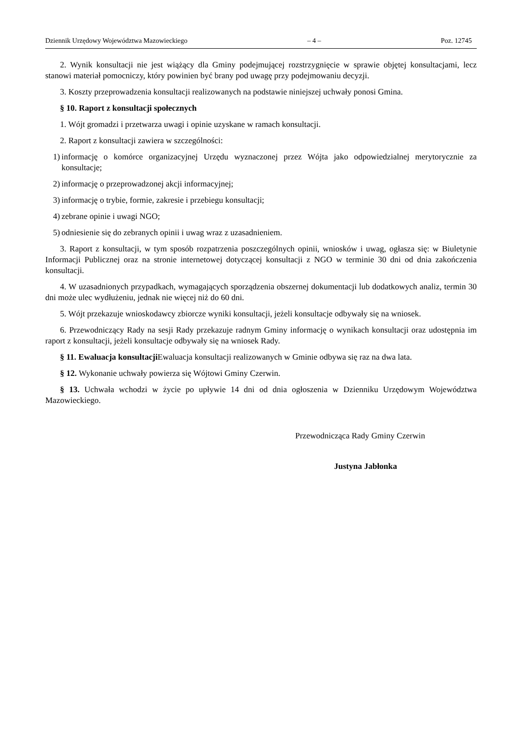Dziennik Urzędowy Województwa Mazowieckiego – 4 – Poz. 12745
2. Wynik konsultacji nie jest wiążący dla Gminy podejmującej rozstrzygnięcie w sprawie objętej konsultacjami, lecz stanowi materiał pomocniczy, który powinien być brany pod uwagę przy podejmowaniu decyzji.
3. Koszty przeprowadzenia konsultacji realizowanych na podstawie niniejszej uchwały ponosi Gmina.
§ 10. Raport z konsultacji społecznych
1. Wójt gromadzi i przetwarza uwagi i opinie uzyskane w ramach konsultacji.
2. Raport z konsultacji zawiera w szczególności:
1) informację o komórce organizacyjnej Urzędu wyznaczonej przez Wójta jako odpowiedzialnej merytorycznie za konsultacje;
2) informację o przeprowadzonej akcji informacyjnej;
3) informację o trybie, formie, zakresie i przebiegu konsultacji;
4) zebrane opinie i uwagi NGO;
5) odniesienie się do zebranych opinii i uwag wraz z uzasadnieniem.
3. Raport z konsultacji, w tym sposób rozpatrzenia poszczególnych opinii, wniosków i uwag, ogłasza się: w Biuletynie Informacji Publicznej oraz na stronie internetowej dotyczącej konsultacji z NGO w terminie 30 dni od dnia zakończenia konsultacji.
4. W uzasadnionych przypadkach, wymagających sporządzenia obszernej dokumentacji lub dodatkowych analiz, termin 30 dni może ulec wydłużeniu, jednak nie więcej niż do 60 dni.
5. Wójt przekazuje wnioskodawcy zbiorcze wyniki konsultacji, jeżeli konsultacje odbywały się na wniosek.
6. Przewodniczący Rady na sesji Rady przekazuje radnym Gminy informację o wynikach konsultacji oraz udostępnia im raport z konsultacji, jeżeli konsultacje odbywały się na wniosek Rady.
§ 11. Ewaluacja konsultacji Ewaluacja konsultacji realizowanych w Gminie odbywa się raz na dwa lata.
§ 12. Wykonanie uchwały powierza się Wójtowi Gminy Czerwin.
§ 13. Uchwała wchodzi w życie po upływie 14 dni od dnia ogłoszenia w Dzienniku Urzędowym Województwa Mazowieckiego.
Przewodnicząca Rady Gminy Czerwin
Justyna Jabłonka